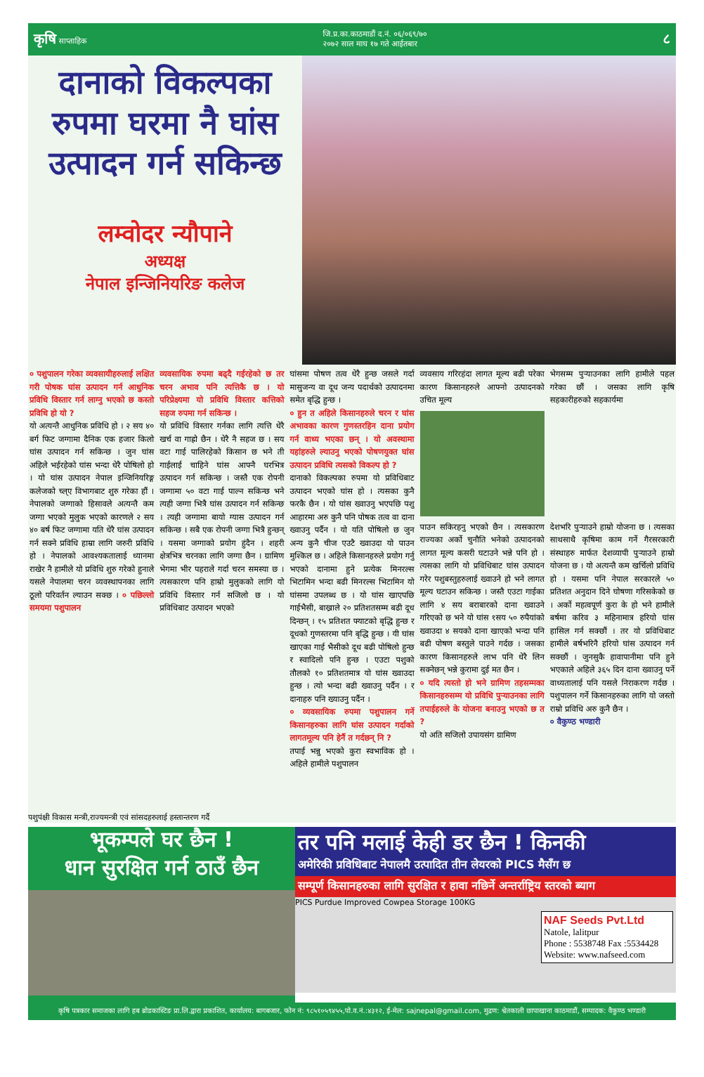कृषि साप्ताहिक
जि.प्र.का.काठमाडौं द.नं. ०६/०६९/७०
२०७२ साल माघ १७ गते आईतबार
८
दानाको विकल्पका रुपमा घरमा नै घांस उत्पादन गर्न सकिन्छ
लम्वोदर न्यौपाने
अध्यक्ष
नेपाल इन्जिनियरिङ कलेज
० पशुपालन गरेका व्यवसायीहरुलाई लक्षित गरी पोषक घांस उत्पादन गर्न आधुनिक प्रविधि विस्तार गर्न लाग्नु भएको छ कस्तो प्रविधि हो यो ?
यो अत्यन्तै आधुनिक प्रविधि हो । २ सय ४० बर्ग फिट जग्गामा दैनिक एक हजार किलो घांस उत्पादन गर्न सकिन्छ । जुन घांस अहिले भईरहेको घांस भन्दा धेरै पोषिलो हो । यो घांस उत्पादन नेपाल इन्जिनियरिङ्ग कलेजको च्ल्ए विभागबाट शुरु गरेका हौं । नेपालको जग्गाको हिसावले अत्यन्तै कम जग्गा भएको मुलुक भएको कारणले २ सय ४० बर्ष फिट जग्गामा यति धेरै घांस उत्पादन गर्न सक्ने प्रविधि हाम्रा लागि जरुरी प्रविधि हो । नेपालको आवश्यकतालाई ध्यानमा राखेर नै हामीले यो प्रविधि शुरु गरेको हुनाले यसले नेपालमा चरन व्यवस्थापनका लागि ठूलो परिवर्तन ल्याउन सक्छ । ० पछिल्लो समयमा पशुपालन
व्यवसायिक रुपमा बढ्दै गईरहेको छ तर चरन अभाव पनि त्यत्तिकै छ । यो परिप्रेक्ष्यमा यो प्रविधि विस्तार कत्तिको सहज रुपमा गर्न सकिन्छ ।
यो प्रविधि विस्तार गर्नका लागि त्यत्ति धेरै खर्च वा गाह्रो छैन । धेरै नै सहज छ । सय वटा गाई पालिरहेको किसान छ भने ती गाईलाई चाहिने घांस आफ्नै घरभित्र उत्पादन गर्न सकिन्छ । जस्तै एक रोपनी जग्गामा ५० वटा गाई पाल्न सकिन्छ भने त्यही जग्गा भित्रै घांस उत्पादन गर्न सकिन्छ । त्यही जग्गामा बायो ग्यास उत्पादन गर्न सकिन्छ । सबै एक रोपनी जग्गा भित्रै हुन्छन् । यसमा जग्गाको प्रयोग हुंदैन । शहरी क्षेत्रभित्र चरनका लागि जग्गा छैन । ग्रामिण भेगमा भीर पहराले गर्दा चरन समस्या छ । त्यसकारण पनि हाम्रो मुलुकको लागि यो प्रविधि विस्तार गर्न सजिलो छ । यो प्रविधिबाट उत्पादन भएको
घांसमा पोषण तत्व धेरै हुन्छ जसले गर्दा मासुजन्य वा दूध जन्य पदार्थको उत्पादनमा समेत बृद्धि हुन्छ ।
० हुन त अहिले किसानहरुले चरन र घांस अभावका कारण गुणस्तरहिन दाना प्रयोग गर्न वाध्य भएका छन् । यो अवस्थामा यहांहरुले ल्याउनु भएको पोषणयुक्त घांस उत्पादन प्रविधि त्यसको विकल्प हो ?
दानाको विकल्पका रुपमा यो प्रविधिबाट उत्पादन भएको घांस हो । त्यसका कुनै फरकै छैन । यो घांस ख्वाउनु भएपछि पशु आहारमा अरु कुनै पनि पोषक तत्व वा दाना ख्वाउनु पर्दैन । यो यति पोषिलो छ जुन अन्य कुनै चीज एउटै ख्वाउदा यो पाउन मुश्किल छ । अहिले किसानहरुले प्रयोग गर्नु भएको दानामा हुने प्रत्येक मिनरल्स भिटामिन भन्दा बढी मिनरल्स भिटामिन यो घांसमा उपलब्ध छ । यो घांस खाएपछि गाईभैसी, बाख्राले २० प्रतिशतसम्म बढी दूध दिन्छन् । १५ प्रतिशत फ्याटको बृद्धि हुन्छ र दूधको गुणस्तरमा पनि बृद्धि हुन्छ । यी घांस खाएका गाई भैसीको दूध बढी पोषिलो हुन्छ र स्वादिलो पनि हुन्छ । एउटा पशुको तौलको १० प्रतिशतमात्र यो घांस ख्वाउदा हुन्छ । त्यो भन्दा बढी ख्वाउनु पर्दैन । र दानाहरु पनि ख्याउनु पर्दैन ।
० व्यवसायिक रुपमा पशुपालन गर्ने किसानहरुका लागि घांस उत्पादन गर्दाको लागतमूल्य पनि हेर्नै त गर्दछन् नि ?
तपाई भन्नु भएको कुरा स्वभाविक हो । अहिले हामीले पशुपालन
व्यवसाय गरिरहंदा लागत मूल्य बढी परेका कारण किसानहरुले आफ्नो उत्पादनको उचित मूल्य
पाउन सकिरहनु भएको छैन । त्यसकारण राज्यका अर्को चुनौति भनेको उत्पादनको लागत मूल्य कसरी घटाउने भन्ने पनि हो । त्यसका लागि यो प्रविधिबाट घांस उत्पादन गरेर पशुबस्तुहरुलाई ख्वाउने हो भने लागत मूल्य घटाउन सकिन्छ । जस्तै एउटा गाईका लागि ४ सय बराबारको दाना ख्वाउने गरिएको छ भने यो घांस १सय ५० रुपैयांको ख्वाउदा ४ सयको दाना खाएको भन्दा पनि बढी पोषण बस्तुले पाउने गर्दछ । जसका कारण किसानहरुले लाभ पनि धेरै लिन सक्नेछन् भन्ने कुरामा दुई मत छैन ।
० यदि त्यस्तो हो भने ग्रामिण तहसम्मका किसानहरुसम्म यो प्रविधि पुऱ्याउनका लागि तपाईहरुले के योजना बनाउनु भएको छ त ?
यो अति सजिलो उपायसंग ग्रामिण
भेगसम्म पुऱ्याउनका लागि हामीले पहल गरेका छौं । जसका लागि कृषि सहकारीहरुको सहकार्यमा
देशभरि पुऱ्याउने हाम्रो योजना छ । त्यसका साथसाथै कृषिमा काम गर्ने गैरसरकारी संस्थाहरु मार्फत देशव्यापी पुऱ्याउने हाम्रो योजना छ । यो अत्यन्तै कम खर्चिलो प्रविधि हो । यसमा पनि नेपाल सरकारले ५० प्रतिशत अनुदान दिने घोषणा गरिसकेको छ । अर्को महत्वपूर्ण कुरा के हो भने हामीले बर्षमा करिव ३ महिनामात्र हरियो घांस हासिल गर्न सक्छौं । तर यो प्रविधिबाट हामीले बर्षभरिनै हरियो घांस उत्पादन गर्न सक्छौं । जुनसुकै हावापानीमा पनि हुने भएकाले अहिले ३६५ दिन दाना ख्वाउनु पर्ने वाध्यतालाई पनि यसले निराकरण गर्दछ । पशुपालन गर्ने किसानहरुका लागि यो जस्तो राम्रो प्रविधि अरु कुनै छैन ।
० वैकुण्ठ भण्डारी
पशुपंक्षी विकास मन्त्री,राज्यमन्त्री एवं सांसदहरुलाई हस्तान्तरण गर्दै
भूकम्पले घर छैन !
धान सुरक्षित गर्न ठाउँ छैन
तर पनि मलाई केही डर छैन ! किनकी
अमेरिकी प्रविधिबाट नेपालमै उत्पादित तीन लेयरको PICS मैसँग छ
सम्पूर्ण किसानहरुका लागि सुरक्षित र हावा नछिर्ने अन्तर्राष्ट्रिय स्तरको ब्याग
PICS Purdue Improved Cowpea Storage 100KG
NAF Seeds Pvt.Ltd
Natole, lalitpur
Phone : 5538748 Fax :5534428
Website: www.nafseed.com
कृषि पत्रकार समाजका लागि हब ब्रोडकास्टिङ प्रा.लि.द्वारा प्रकाशित, कार्यालय: बागबजार, फोन नं: ९८५१०५९४५५,पो.व.नं.:४३१२, ई-मेल: sajnepal@gmail.com, मुद्रण: श्वेतकाली छापाखाना काठमाडौं, सम्पादक: वैकुण्ठ भण्डारी